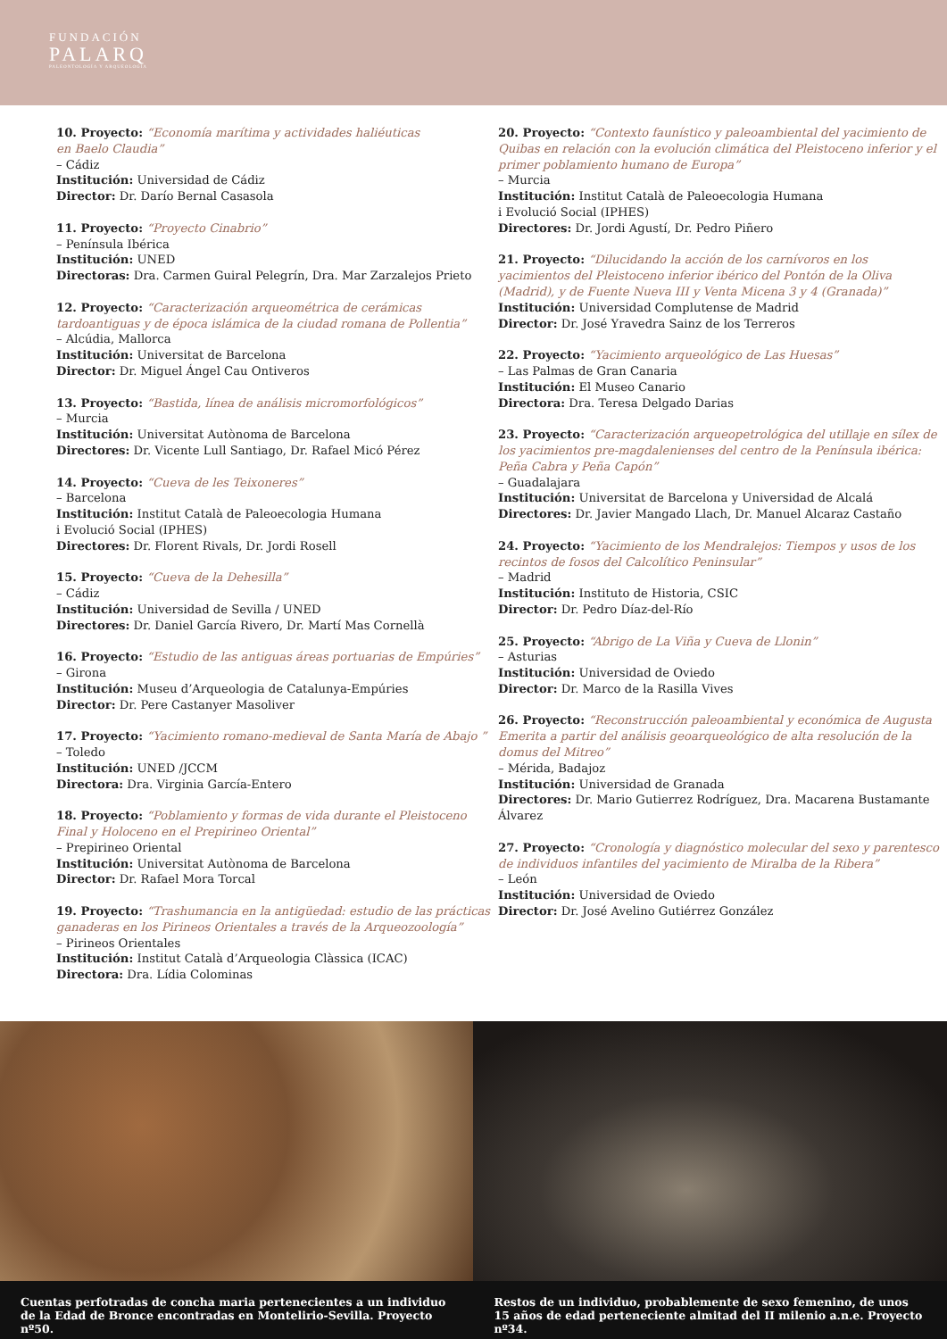FUNDACIÓN
PALARQ
PALEONTOLOGÍA Y ARQUEOLOGÍA
10. Proyecto: “Economía marítima y actividades haliéuticas
en Baelo Claudia”
– Cádiz
Institución: Universidad de Cádiz
Director: Dr. Darío Bernal Casasola
11. Proyecto: “Proyecto Cinabrio”
– Península Ibérica
Institución: UNED
Directoras: Dra. Carmen Guiral Pelegrín, Dra. Mar Zarzalejos Prieto
12. Proyecto: “Caracterización arqueométrica de cerámicas tardoantiguas y de época islámica de la ciudad romana de Pollentia”
– Alcúdia, Mallorca
Institución: Universitat de Barcelona
Director: Dr. Miguel Ángel Cau Ontiveros
13. Proyecto: “Bastida, línea de análisis micromorfológicos”
– Murcia
Institución: Universitat Autònoma de Barcelona
Directores: Dr. Vicente Lull Santiago, Dr. Rafael Micó Pérez
14. Proyecto: “Cueva de les Teixoneres”
– Barcelona
Institución: Institut Català de Paleoecologia Humana
i Evolució Social (IPHES)
Directores: Dr. Florent Rivals, Dr. Jordi Rosell
15. Proyecto: “Cueva de la Dehesilla”
– Cádiz
Institución: Universidad de Sevilla / UNED
Directores: Dr. Daniel García Rivero, Dr. Martí Mas Cornellà
16. Proyecto: “Estudio de las antiguas áreas portuarias de Empúries”
– Girona
Institución: Museu d’Arqueologia de Catalunya-Empúries
Director: Dr. Pere Castanyer Masoliver
17. Proyecto: “Yacimiento romano-medieval de Santa María de Abajo ”
– Toledo
Institución: UNED /JCCM
Directora: Dra. Virginia García-Entero
18. Proyecto: “Poblamiento y formas de vida durante el Pleistoceno Final y Holoceno en el Prepirineo Oriental”
– Prepirineo Oriental
Institución: Universitat Autònoma de Barcelona
Director: Dr. Rafael Mora Torcal
19. Proyecto: “Trashumancia en la antigüedad: estudio de las prácticas ganaderas en los Pirineos Orientales a través de la Arqueozoología”
– Pirineos Orientales
Institución: Institut Català d’Arqueologia Clàssica (ICAC)
Directora: Dra. Lídia Colominas
20. Proyecto: “Contexto faunístico y paleoambiental del yacimiento de Quibas en relación con la evolución climática del Pleistoceno inferior y el primer poblamiento humano de Europa”
– Murcia
Institución: Institut Català de Paleoecologia Humana
i Evolució Social (IPHES)
Directores: Dr. Jordi Agustí, Dr. Pedro Piñero
21. Proyecto: “Dilucidando la acción de los carnívoros en los yacimientos del Pleistoceno inferior ibérico del Pontón de la Oliva (Madrid), y de Fuente Nueva III y Venta Micena 3 y 4 (Granada)”
Institución: Universidad Complutense de Madrid
Director: Dr. José Yravedra Sainz de los Terreros
22. Proyecto: “Yacimiento arqueológico de Las Huesas”
– Las Palmas de Gran Canaria
Institución: El Museo Canario
Directora: Dra. Teresa Delgado Darias
23. Proyecto: “Caracterización arqueopetrológica del utillaje en sílex de los yacimientos pre-magdalenienses del centro de la Península ibérica: Peña Cabra y Peña Capón”
– Guadalajara
Institución: Universitat de Barcelona y Universidad de Alcalá
Directores: Dr. Javier Mangado Llach, Dr. Manuel Alcaraz Castaño
24. Proyecto: “Yacimiento de los Mendralejos: Tiempos y usos de los recintos de fosos del Calcolítico Peninsular”
– Madrid
Institución: Instituto de Historia, CSIC
Director: Dr. Pedro Díaz-del-Río
25. Proyecto: “Abrigo de La Viña y Cueva de Llonin”
– Asturias
Institución: Universidad de Oviedo
Director: Dr. Marco de la Rasilla Vives
26. Proyecto: “Reconstrucción paleoambiental y económica de Augusta Emerita a partir del análisis geoarqueológico de alta resolución de la domus del Mitreo”
– Mérida, Badajoz
Institución: Universidad de Granada
Directores: Dr. Mario Gutierrez Rodríguez, Dra. Macarena Bustamante Álvarez
27. Proyecto: “Cronología y diagnóstico molecular del sexo y parentesco de individuos infantiles del yacimiento de Miralba de la Ribera”
– León
Institución: Universidad de Oviedo
Director: Dr. José Avelino Gutiérrez González
Cuentas perfotradas de concha maria pertenecientes a un individuo de la Edad de Bronce encontradas en Montelirio-Sevilla. Proyecto nº50.
Restos de un individuo, probablemente de sexo femenino, de unos 15 años de edad perteneciente almitad del II milenio a.n.e. Proyecto nº34.